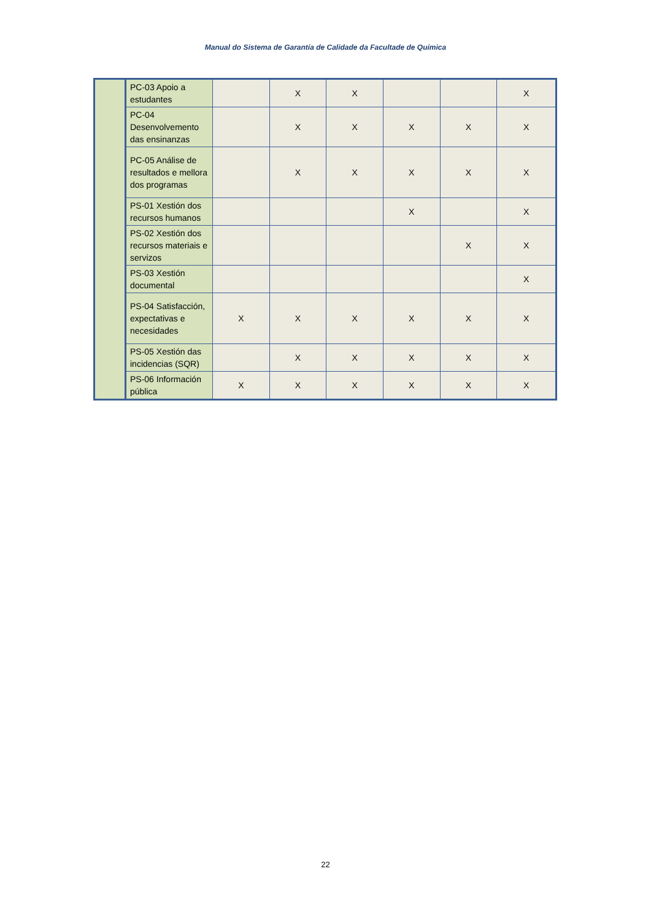Manual do Sistema de Garantía de Calidade da Facultade de Química
| | PC-03 Apoio a estudantes | | X | X | | | X |
| | PC-04 Desenvolvemento das ensinanzas | | X | X | X | X | X |
| | PC-05 Análise de resultados e mellora dos programas | | X | X | X | X | X |
| | PS-01 Xestión dos recursos humanos | | | | X | | X |
| | PS-02 Xestión dos recursos materiais e servizos | | | | | X | X |
| | PS-03 Xestión documental | | | | | | X |
| | PS-04 Satisfacción, expectativas e necesidades | X | X | X | X | X | X |
| | PS-05 Xestión das incidencias (SQR) | | X | X | X | X | X |
| | PS-06 Información pública | X | X | X | X | X | X |
22